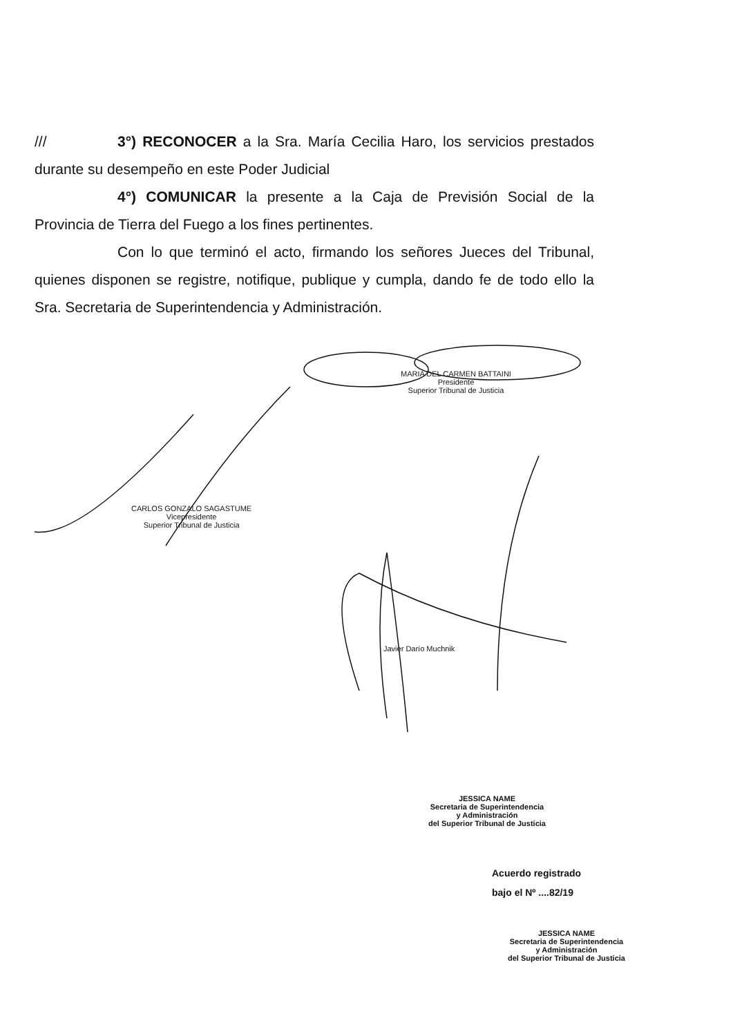/// 3°) RECONOCER a la Sra. María Cecilia Haro, los servicios prestados durante su desempeño en este Poder Judicial
4°) COMUNICAR la presente a la Caja de Previsión Social de la Provincia de Tierra del Fuego a los fines pertinentes.
Con lo que terminó el acto, firmando los señores Jueces del Tribunal, quienes disponen se registre, notifique, publique y cumpla, dando fe de todo ello la Sra. Secretaria de Superintendencia y Administración.
MARIA DEL CARMEN BATTAINI
Presidente
Superior Tribunal de Justicia
CARLOS GONZALO SAGASTUME
Vicepresidente
Superior Tribunal de Justicia
Javier Darío Muchnik
JESSICA NAME
Secretaria de Superintendencia
y Administración
del Superior Tribunal de Justicia
Acuerdo registrado
bajo el Nº ....82/19
JESSICA NAME
Secretaria de Superintendencia
y Administración
del Superior Tribunal de Justicia